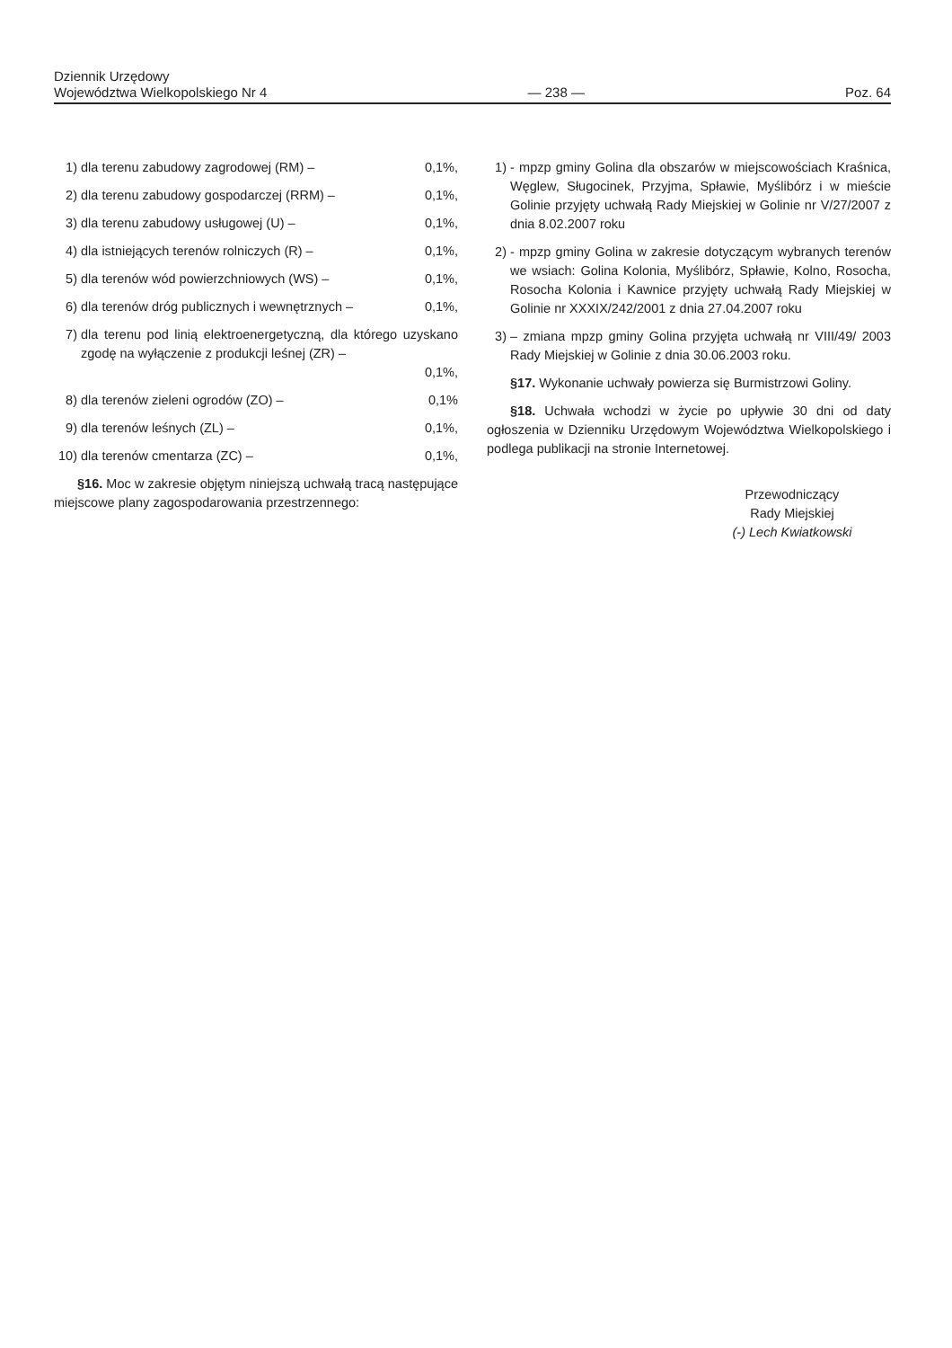Dziennik Urzędowy
Województwa Wielkopolskiego Nr 4
— 238 —
Poz. 64
1) dla terenu zabudowy zagrodowej (RM) – 0,1%,
2) dla terenu zabudowy gospodarczej (RRM) – 0,1%,
3) dla terenu zabudowy usługowej (U) – 0,1%,
4) dla istniejących terenów rolniczych (R) – 0,1%,
5) dla terenów wód powierzchniowych (WS) – 0,1%,
6) dla terenów dróg publicznych i wewnętrznych – 0,1%,
7) dla terenu pod linią elektroenergetyczną, dla którego uzyskano zgodę na wyłączenie z produkcji leśnej (ZR) –
0,1%,
8) dla terenów zieleni ogrodów (ZO) – 0,1%
9) dla terenów leśnych (ZL) – 0,1%,
10) dla terenów cmentarza (ZC) – 0,1%,
§16. Moc w zakresie objętym niniejszą uchwałą tracą następujące miejscowe plany zagospodarowania przestrzennego:
1) - mpzp gminy Golina dla obszarów w miejscowościach Kraśnica, Węglew, Sługocinek, Przyjma, Spławie, Myślibórz i w mieście Golinie przyjęty uchwałą Rady Miejskiej w Golinie nr V/27/2007 z dnia 8.02.2007 roku
2) - mpzp gminy Golina w zakresie dotyczącym wybranych terenów we wsiach: Golina Kolonia, Myślibórz, Spławie, Kolno, Rosocha, Rosocha Kolonia i Kawnice przyjęty uchwałą Rady Miejskiej w Golinie nr XXXIX/242/2001 z dnia 27.04.2007 roku
3) – zmiana mpzp gminy Golina przyjęta uchwałą nr VIII/49/ 2003 Rady Miejskiej w Golinie z dnia 30.06.2003 roku.
§17. Wykonanie uchwały powierza się Burmistrzowi Goliny.
§18. Uchwała wchodzi w życie po upływie 30 dni od daty ogłoszenia w Dzienniku Urzędowym Województwa Wielkopolskiego i podlega publikacji na stronie Internetowej.
Przewodniczący
Rady Miejskiej
(-) Lech Kwiatkowski